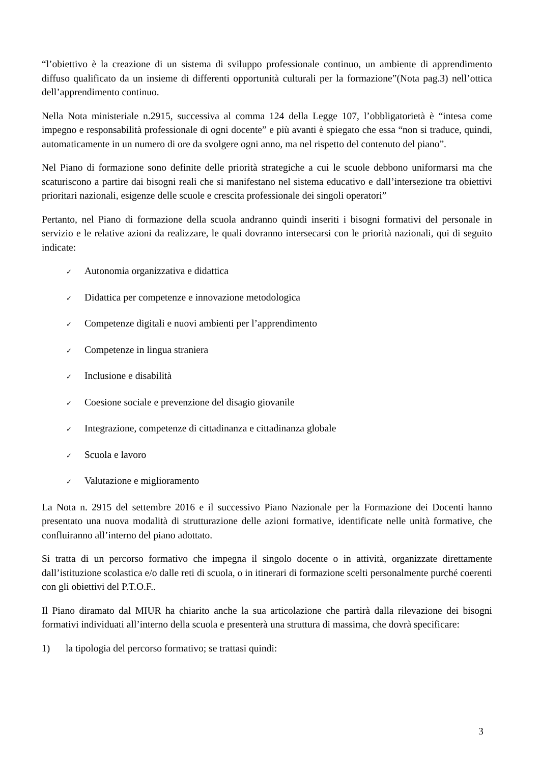“l’obiettivo è la creazione di un sistema di sviluppo professionale continuo, un ambiente di apprendimento diffuso qualificato da un insieme di differenti opportunità culturali per la formazione”(Nota pag.3) nell’ottica dell’apprendimento continuo.
Nella Nota ministeriale n.2915, successiva al comma 124 della Legge 107, l’obbligatorietà è “intesa come impegno e responsabilità professionale di ogni docente” e più avanti è spiegato che essa “non si traduce, quindi, automaticamente in un numero di ore da svolgere ogni anno, ma nel rispetto del contenuto del piano”.
Nel Piano di formazione sono definite delle priorità strategiche a cui le scuole debbono uniformarsi ma che scaturiscono a partire dai bisogni reali che si manifestano nel sistema educativo e dall’intersezione tra obiettivi prioritari nazionali, esigenze delle scuole e crescita professionale dei singoli operatori”
Pertanto, nel Piano di formazione della scuola andranno quindi inseriti i bisogni formativi del personale in servizio e le relative azioni da realizzare, le quali dovranno intersecarsi con le priorità nazionali, qui di seguito indicate:
✓ Autonomia organizzativa e didattica
✓ Didattica per competenze e innovazione metodologica
✓ Competenze digitali e nuovi ambienti per l’apprendimento
✓ Competenze in lingua straniera
✓ Inclusione e disabilità
✓ Coesione sociale e prevenzione del disagio giovanile
✓ Integrazione, competenze di cittadinanza e cittadinanza globale
✓ Scuola e lavoro
✓ Valutazione e miglioramento
La Nota n. 2915 del settembre 2016 e il successivo Piano Nazionale per la Formazione dei Docenti hanno presentato una nuova modalità di strutturazione delle azioni formative, identificate nelle unità formative, che confluiranno all’interno del piano adottato.
Si tratta di un percorso formativo che impegna il singolo docente o in attività, organizzate direttamente dall’istituzione scolastica e/o dalle reti di scuola, o in itinerari di formazione scelti personalmente purché coerenti con gli obiettivi del P.T.O.F..
Il Piano diramato dal MIUR ha chiarito anche la sua articolazione che partirà dalla rilevazione dei bisogni formativi individuati all’interno della scuola e presenterà una struttura di massima, che dovrà specificare:
1) la tipologia del percorso formativo; se trattasi quindi:
3